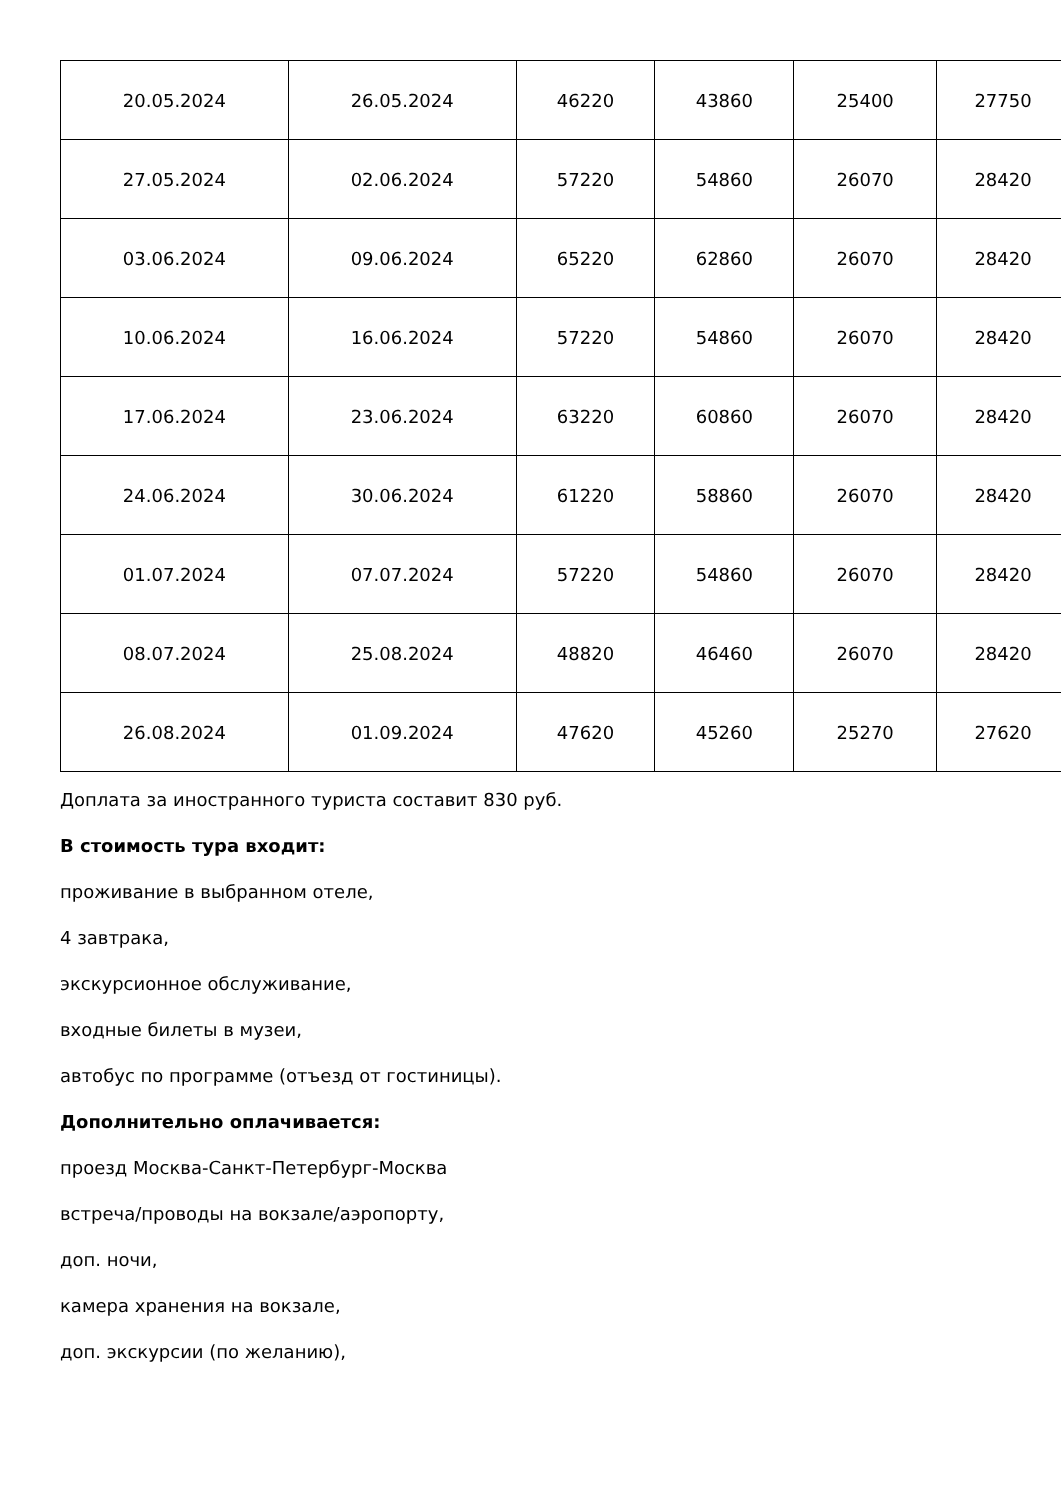| 20.05.2024 | 26.05.2024 | 46220 | 43860 | 25400 | 27750 |
| 27.05.2024 | 02.06.2024 | 57220 | 54860 | 26070 | 28420 |
| 03.06.2024 | 09.06.2024 | 65220 | 62860 | 26070 | 28420 |
| 10.06.2024 | 16.06.2024 | 57220 | 54860 | 26070 | 28420 |
| 17.06.2024 | 23.06.2024 | 63220 | 60860 | 26070 | 28420 |
| 24.06.2024 | 30.06.2024 | 61220 | 58860 | 26070 | 28420 |
| 01.07.2024 | 07.07.2024 | 57220 | 54860 | 26070 | 28420 |
| 08.07.2024 | 25.08.2024 | 48820 | 46460 | 26070 | 28420 |
| 26.08.2024 | 01.09.2024 | 47620 | 45260 | 25270 | 27620 |
Доплата за иностранного туриста составит 830 руб.
В стоимость тура входит:
проживание в выбранном отеле,
4 завтрака,
экскурсионное обслуживание,
входные билеты в музеи,
автобус по программе (отъезд от гостиницы).
Дополнительно оплачивается:
проезд Москва-Санкт-Петербург-Москва
встреча/проводы на вокзале/аэропорту,
доп. ночи,
камера хранения на вокзале,
доп. экскурсии (по желанию),